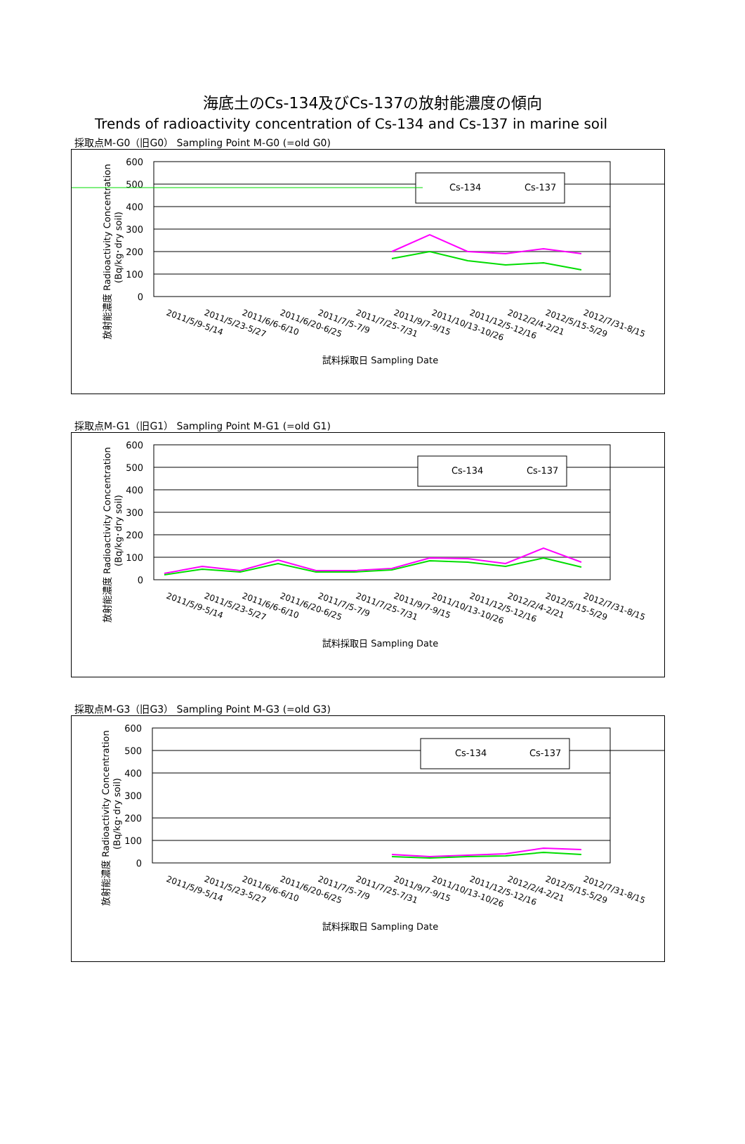海底土のCs-134及びCs-137の放射能濃度の傾向
Trends of radioactivity concentration of Cs-134 and Cs-137 in marine soil
採取点M-G0（旧G0） Sampling Point M-G0 (=old G0)
600
500
400
300
200
100
0
放射能濃度 Radioactivity Concentration
(Bq/kg･dry soil)
Cs-134
Cs-137
2011/5/9-5/14
2011/5/23-5/27
2011/6/6-6/10
2011/6/20-6/25
2011/7/5-7/9
2011/7/25-7/31
2011/9/7-9/15
2011/10/13-10/26
2011/12/5-12/16
2012/2/4-2/21
2012/5/15-5/29
2012/7/31-8/15
試料採取日 Sampling Date
採取点M-G1（旧G1） Sampling Point M-G1 (=old G1)
600
500
400
300
200
100
0
放射能濃度 Radioactivity Concentration
(Bq/kg･dry soil)
Cs-134
Cs-137
2011/5/9-5/14
2011/5/23-5/27
2011/6/6-6/10
2011/6/20-6/25
2011/7/5-7/9
2011/7/25-7/31
2011/9/7-9/15
2011/10/13-10/26
2011/12/5-12/16
2012/2/4-2/21
2012/5/15-5/29
2012/7/31-8/15
試料採取日 Sampling Date
採取点M-G3（旧G3） Sampling Point M-G3 (=old G3)
600
500
400
300
200
100
0
放射能濃度 Radioactivity Concentration
(Bq/kg･dry soil)
Cs-134
Cs-137
2011/5/9-5/14
2011/5/23-5/27
2011/6/6-6/10
2011/6/20-6/25
2011/7/5-7/9
2011/7/25-7/31
2011/9/7-9/15
2011/10/13-10/26
2011/12/5-12/16
2012/2/4-2/21
2012/5/15-5/29
2012/7/31-8/15
試料採取日 Sampling Date